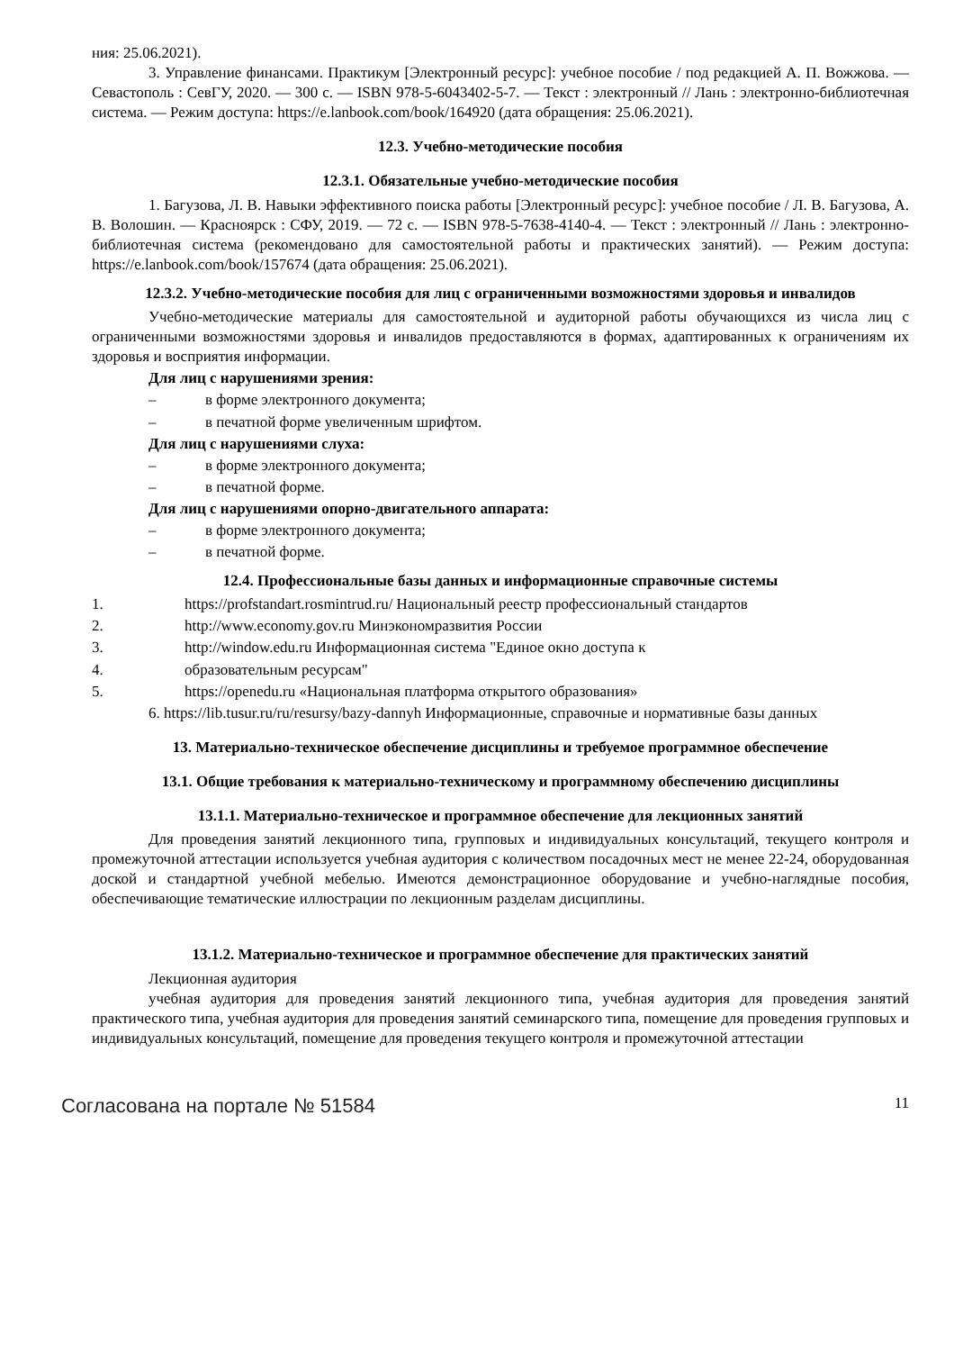ния: 25.06.2021).
3. Управление финансами. Практикум [Электронный ресурс]: учебное пособие / под редакцией А. П. Вожжова. — Севастополь : СевГУ, 2020. — 300 с. — ISBN 978-5-6043402-5-7. — Текст : электронный // Лань : электронно-библиотечная система. — Режим доступа: https://e.lanbook.com/book/164920 (дата обращения: 25.06.2021).
12.3. Учебно-методические пособия
12.3.1. Обязательные учебно-методические пособия
1. Багузова, Л. В. Навыки эффективного поиска работы [Электронный ресурс]: учебное пособие / Л. В. Багузова, А. В. Волошин. — Красноярск : СФУ, 2019. — 72 с. — ISBN 978-5-7638-4140-4. — Текст : электронный // Лань : электронно-библиотечная система (рекомендовано для самостоятельной работы и практических занятий). — Режим доступа: https://e.lanbook.com/book/157674 (дата обращения: 25.06.2021).
12.3.2. Учебно-методические пособия для лиц с ограниченными возможностями здоровья и инвалидов
Учебно-методические материалы для самостоятельной и аудиторной работы обучающихся из числа лиц с ограниченными возможностями здоровья и инвалидов предоставляются в формах, адаптированных к ограничениям их здоровья и восприятия информации.
Для лиц с нарушениями зрения:
– в форме электронного документа;
– в печатной форме увеличенным шрифтом.
Для лиц с нарушениями слуха:
– в форме электронного документа;
– в печатной форме.
Для лиц с нарушениями опорно-двигательного аппарата:
– в форме электронного документа;
– в печатной форме.
12.4. Профессиональные базы данных и информационные справочные системы
1. https://profstandart.rosmintrud.ru/ Национальный реестр профессиональный стандартов
2. http://www.economy.gov.ru Минэкономразвития России
3. http://window.edu.ru Информационная система "Единое окно доступа к
4. образовательным ресурсам"
5. https://openedu.ru «Национальная платформа открытого образования»
6. https://lib.tusur.ru/ru/resursy/bazy-dannyh Информационные, справочные и нормативные базы данных
13. Материально-техническое обеспечение дисциплины и требуемое программное обеспечение
13.1. Общие требования к материально-техническому и программному обеспечению дисциплины
13.1.1. Материально-техническое и программное обеспечение для лекционных занятий
Для проведения занятий лекционного типа, групповых и индивидуальных консультаций, текущего контроля и промежуточной аттестации используется учебная аудитория с количеством посадочных мест не менее 22-24, оборудованная доской и стандартной учебной мебелью. Имеются демонстрационное оборудование и учебно-наглядные пособия, обеспечивающие тематические иллюстрации по лекционным разделам дисциплины.
13.1.2. Материально-техническое и программное обеспечение для практических занятий
Лекционная аудитория
учебная аудитория для проведения занятий лекционного типа, учебная аудитория для проведения занятий практического типа, учебная аудитория для проведения занятий семинарского типа, помещение для проведения групповых и индивидуальных консультаций, помещение для проведения текущего контроля и промежуточной аттестации
Согласована на портале № 51584 11